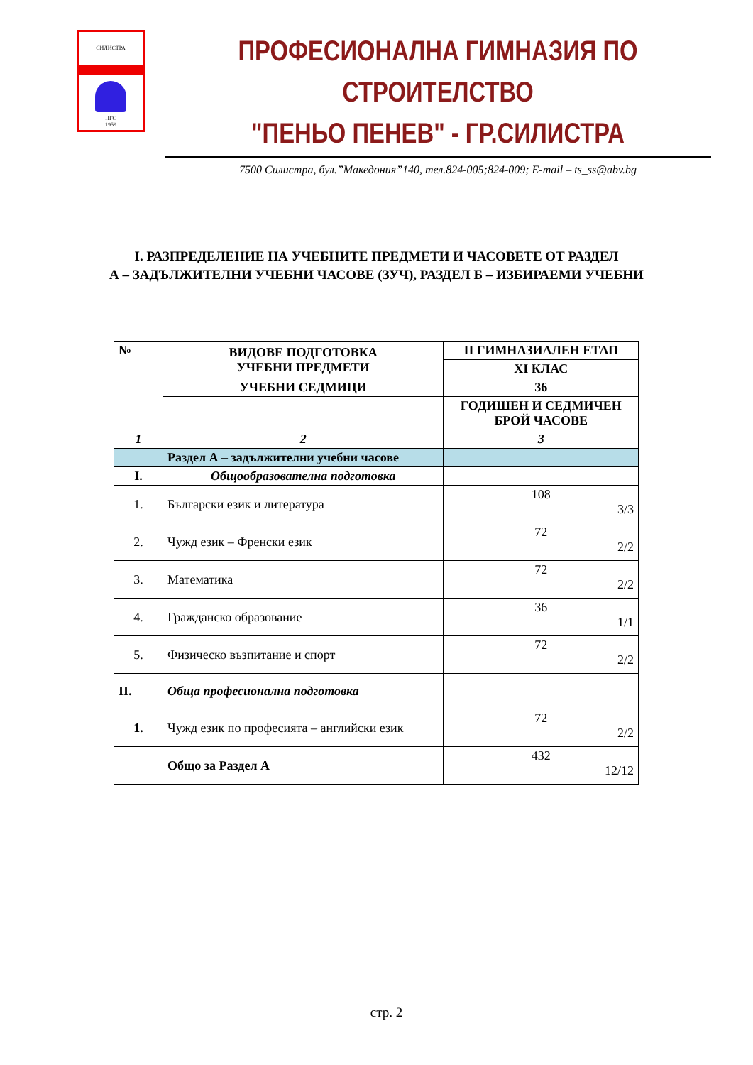СИЛИСТРА
ПГС
1959
ПРОФЕСИОНАЛНА ГИМНАЗИЯ ПО СТРОИТЕЛСТВО
"ПЕНЬО ПЕНЕВ" - ГР.СИЛИСТРА
7500 Силистра, бул.”Македония”140, тел.824-005;824-009; E-mail – ts_ss@abv.bg
I. РАЗПРЕДЕЛЕНИЕ НА УЧЕБНИТЕ ПРЕДМЕТИ И ЧАСОВЕТЕ ОТ РАЗДЕЛ
А – ЗАДЪЛЖИТЕЛНИ УЧЕБНИ ЧАСОВЕ (ЗУЧ), РАЗДЕЛ Б – ИЗБИРАЕМИ УЧЕБНИ
| № | ВИДОВЕ ПОДГОТОВКА УЧЕБНИ ПРЕДМЕТИ | II ГИМНАЗИАЛЕН ЕТАП |
| | | XI КЛАС |
| | УЧЕБНИ СЕДМИЦИ | 36 |
| | | ГОДИШЕН И СЕДМИЧЕН БРОЙ ЧАСОВЕ |
| 1 | 2 | 3 |
| | Раздел А – задължителни учебни часове | |
| I. | Общообразователна подготовка | |
| 1. | Български език и литература | 108 3/3 |
| 2. | Чужд език – Френски език | 72 2/2 |
| 3. | Математика | 72 2/2 |
| 4. | Гражданско образование | 36 1/1 |
| 5. | Физическо възпитание и спорт | 72 2/2 |
| II. | Обща професионална подготовка | |
| 1. | Чужд език по професията – английски език | 72 2/2 |
| | Общо за Раздел А | 432 12/12 |
стр. 2